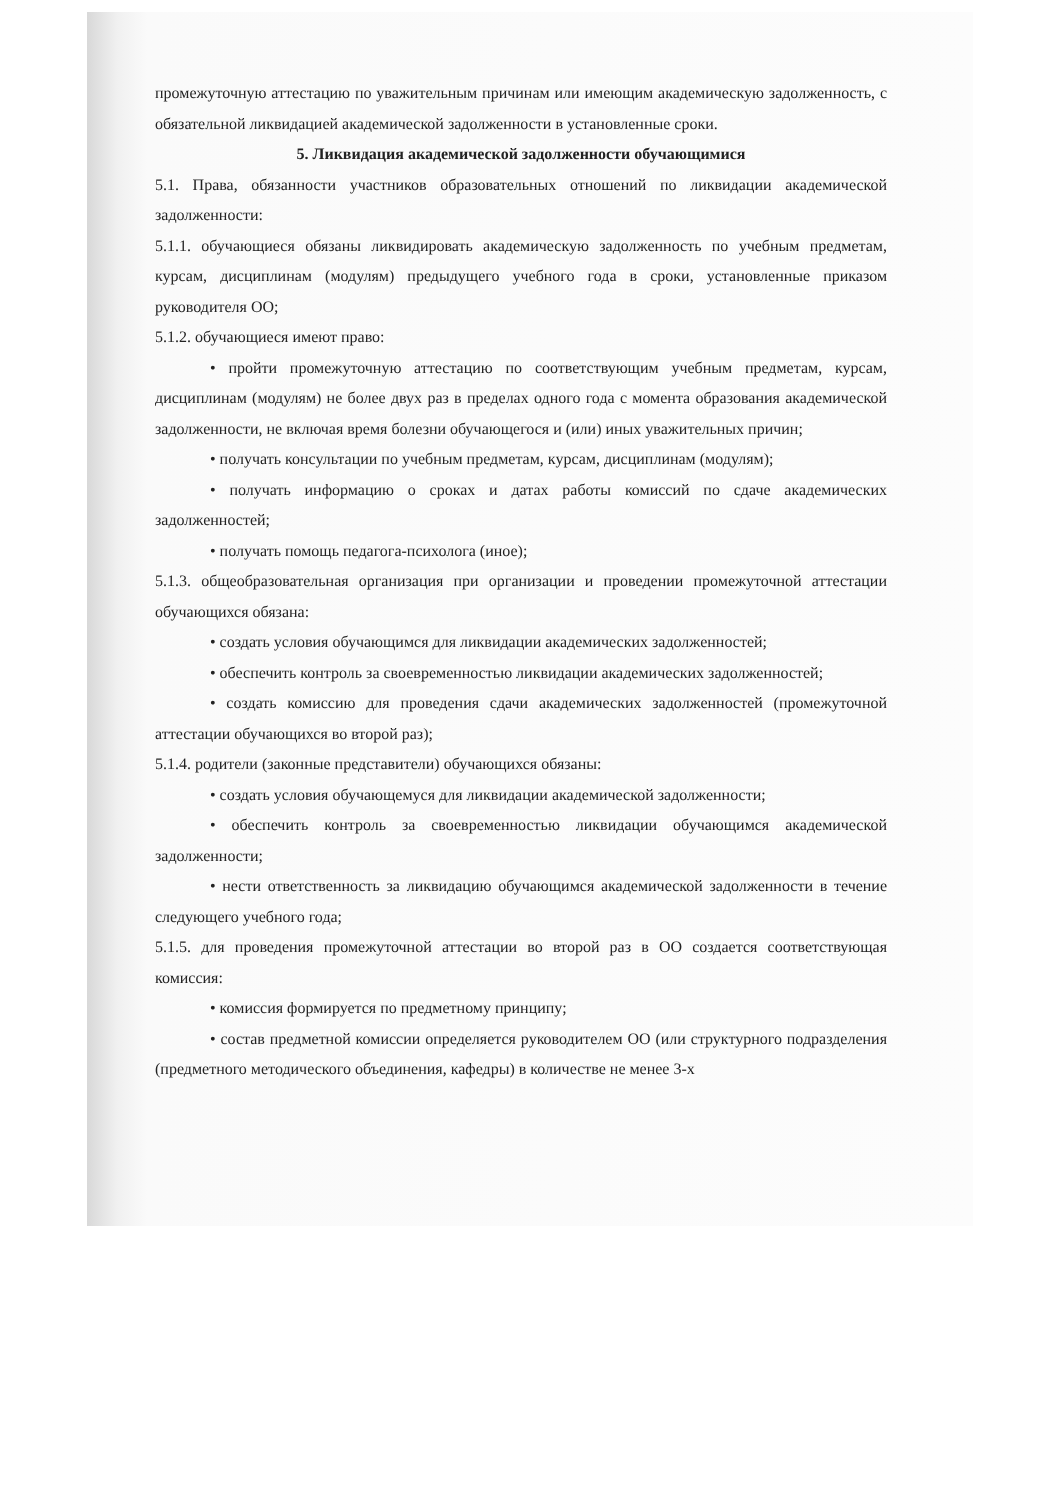промежуточную аттестацию по уважительным причинам или имеющим академическую задолженность, с обязательной ликвидацией академической задолженности в установленные сроки.
5. Ликвидация академической задолженности обучающимися
5.1. Права, обязанности участников образовательных отношений по ликвидации академической задолженности:
5.1.1. обучающиеся обязаны ликвидировать академическую задолженность по учебным предметам, курсам, дисциплинам (модулям) предыдущего учебного года в сроки, установленные приказом руководителя ОО;
5.1.2. обучающиеся имеют право:
• пройти промежуточную аттестацию по соответствующим учебным предметам, курсам, дисциплинам (модулям) не более двух раз в пределах одного года с момента образования академической задолженности, не включая время болезни обучающегося и (или) иных уважительных причин;
• получать консультации по учебным предметам, курсам, дисциплинам (модулям);
• получать информацию о сроках и датах работы комиссий по сдаче академических задолженностей;
• получать помощь педагога-психолога (иное);
5.1.3. общеобразовательная организация при организации и проведении промежуточной аттестации обучающихся обязана:
• создать условия обучающимся для ликвидации академических задолженностей;
• обеспечить контроль за своевременностью ликвидации академических задолженностей;
• создать комиссию для проведения сдачи академических задолженностей (промежуточной аттестации обучающихся во второй раз);
5.1.4. родители (законные представители) обучающихся обязаны:
• создать условия обучающемуся для ликвидации академической задолженности;
• обеспечить контроль за своевременностью ликвидации обучающимся академической задолженности;
• нести ответственность за ликвидацию обучающимся академической задолженности в течение следующего учебного года;
5.1.5. для проведения промежуточной аттестации во второй раз в ОО создается соответствующая комиссия:
• комиссия формируется по предметному принципу;
• состав предметной комиссии определяется руководителем ОО (или структурного подразделения (предметного методического объединения, кафедры) в количестве не менее 3-х